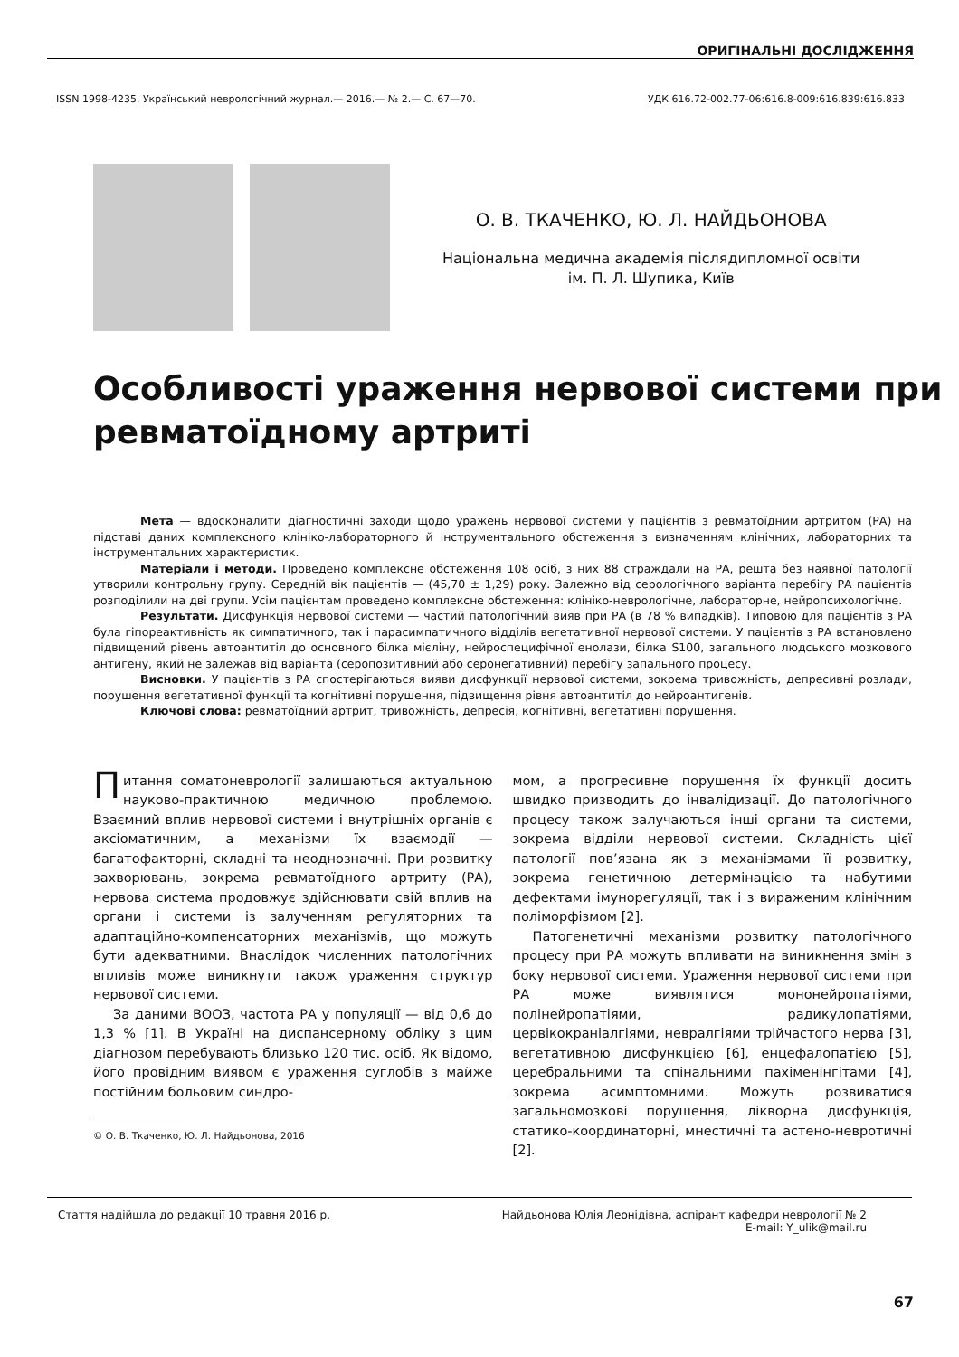ОРИГІНАЛЬНІ ДОСЛІДЖЕННЯ
ISSN 1998-4235. Український неврологічний журнал.— 2016.— № 2.— С. 67—70. УДК 616.72-002.77-06:616.8-009:616.839:616.833
О. В. ТКАЧЕНКО, Ю. Л. НАЙДЬОНОВА
Національна медична академія післядипломної освіти
ім. П. Л. Шупика, Київ
Особливості ураження нервової системи при ревматоїдному артриті
Мета — вдосконалити діагностичні заходи щодо уражень нервової системи у пацієнтів з ревматоїдним артритом (РА) на підставі даних комплексного клініко-лабораторного й інструментального обстеження з визначенням клінічних, лабораторних та інструментальних характеристик.
Матеріали і методи. Проведено комплексне обстеження 108 осіб, з них 88 страждали на РА, решта без наявної патології утворили контрольну групу. Середній вік пацієнтів — (45,70 ± 1,29) року. Залежно від серологічного варіанта перебігу РА пацієнтів розподілили на дві групи. Усім пацієнтам проведено комплексне обстеження: клініко-неврологічне, лабораторне, нейропсихологічне.
Результати. Дисфункція нервової системи — частий патологічний вияв при РА (в 78 % випадків). Типовою для пацієнтів з РА була гіпореактивність як симпатичного, так і парасимпатичного відділів вегетативної нервової системи. У пацієнтів з РА встановлено підвищений рівень автоантитіл до основного білка мієліну, нейроспецифічної енолази, білка S100, загального людського мозкового антигену, який не залежав від варіанта (серопозитивний або серонегативний) перебігу запального процесу.
Висновки. У пацієнтів з РА спостерігаються вияви дисфункції нервової системи, зокрема тривожність, депресивні розлади, порушення вегетативної функції та когнітивні порушення, підвищення рівня автоантитіл до нейроантигенів.
Ключові слова: ревматоїдний артрит, тривожність, депресія, когнітивні, вегетативні порушення.
Питання соматоневрології залишаються актуальною науково-практичною медичною проблемою. Взаємний вплив нервової системи і внутрішніх органів є аксіоматичним, а механізми їх взаємодії — багатофакторні, складні та неоднозначні. При розвитку захворювань, зокрема ревматоїдного артриту (РА), нервова система продовжує здійснювати свій вплив на органи і системи із залученням регуляторних та адаптаційно-компенсаторних механізмів, що можуть бути адекватними. Внаслідок численних патологічних впливів може виникнути також ураження структур нервової системи.
За даними ВООЗ, частота РА у популяції — від 0,6 до 1,3 % [1]. В Україні на диспансерному обліку з цим діагнозом перебувають близько 120 тис. осіб. Як відомо, його провідним виявом є ураження суглобів з майже постійним больовим синдро-
© О. В. Ткаченко, Ю. Л. Найдьонова, 2016
мом, а прогресивне порушення їх функції досить швидко призводить до інвалідизації. До патологічного процесу також залучаються інші органи та системи, зокрема відділи нервової системи. Складність цієї патології пов’язана як з механізмами її розвитку, зокрема генетичною детермінацією та набутими дефектами імунорегуляції, так і з вираженим клінічним поліморфізмом [2].
Патогенетичні механізми розвитку патологічного процесу при РА можуть впливати на виникнення змін з боку нервової системи. Ураження нервової системи при РА може виявлятися мононейропатіями, полінейропатіями, радикулопатіями, цервікокраніалгіями, невралгіями трійчастого нерва [3], вегетативною дисфункцією [6], енцефалопатією [5], церебральними та спінальними пахіменінгітами [4], зокрема асимптомними. Можуть розвиватися загальномозкові порушення, ліквορна дисфункція, статико-координаторні, мнестичні та астено-невротичні [2].
Стаття надійшла до редакції 10 травня 2016 р. Найдьонова Юлія Леонідівна, аспірант кафедри неврології № 2
E-mail: Y_ulik@mail.ru
67